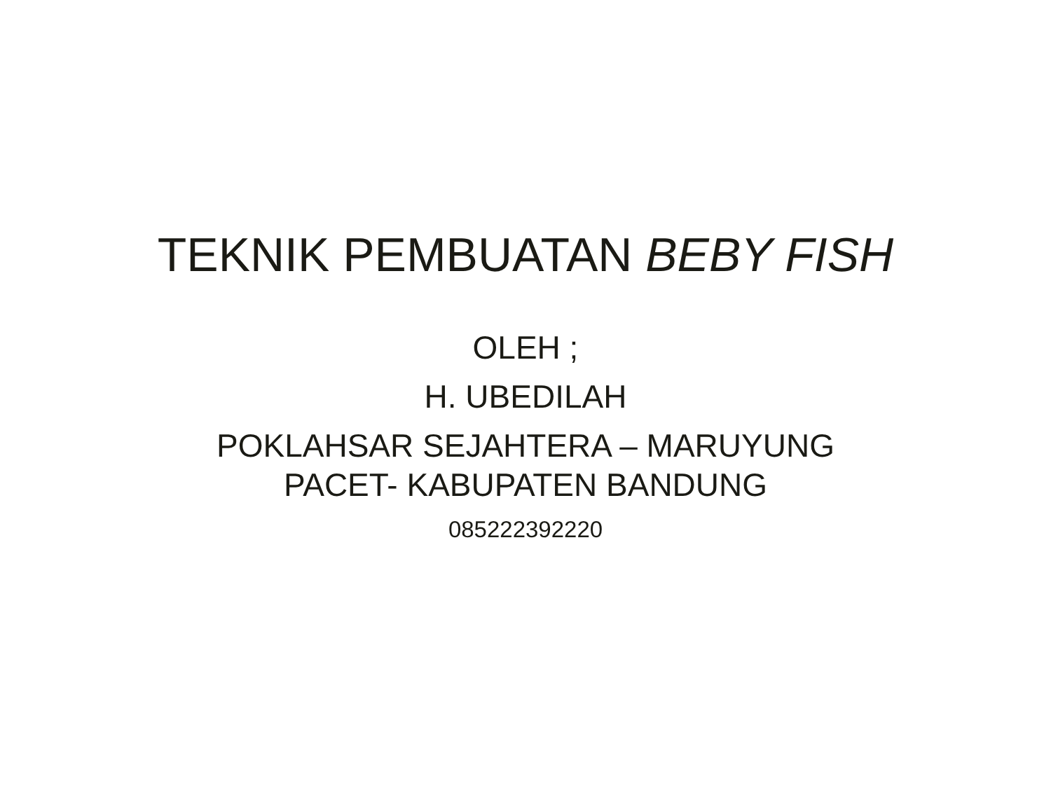TEKNIK PEMBUATAN BEBY FISH
OLEH ;
H. UBEDILAH
POKLAHSAR SEJAHTERA – MARUYUNG
PACET- KABUPATEN BANDUNG
085222392220